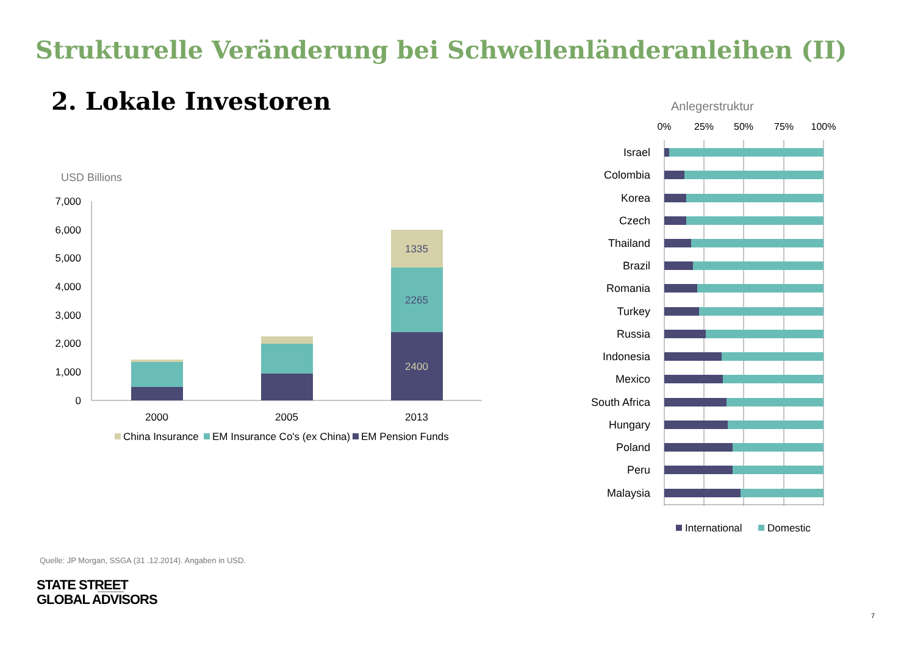Strukturelle Veränderung bei Schwellenländeranleihen (II)
2. Lokale Investoren
USD Billions
7,000
6,000
5,000
4,000
3,000
2,000
1,000
0
1335
2265
2400
2000
2005
2013
China Insurance
EM Insurance Co's (ex China)
EM Pension Funds
Anlegerstruktur
0%
25%
50%
75%
100%
Israel
Colombia
Korea
Czech
Thailand
Brazil
Romania
Turkey
Russia
Indonesia
Mexico
South Africa
Hungary
Poland
Peru
Malaysia
International
Domestic
Quelle: JP Morgan, SSGA (31 .12.2014). Angaben in USD.
STATE STREET
GLOBAL ADVISORS
7